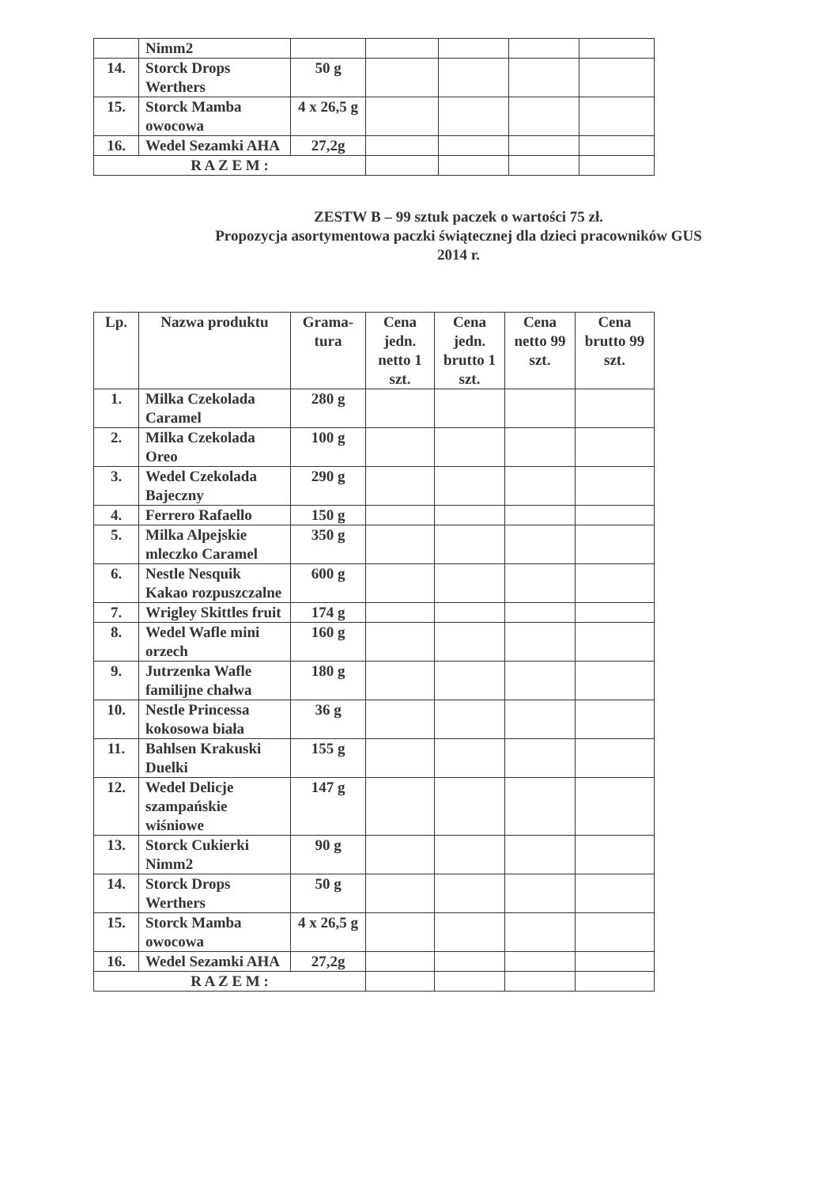| | Nimm2 | | | | | |
| 14. | Storck Drops Werthers | 50 g | | | | |
| 15. | Storck Mamba owocowa | 4 x 26,5 g | | | | |
| 16. | Wedel Sezamki AHA | 27,2g | | | | |
| R A Z E M : | | | | | | |
ZESTW B – 99 sztuk paczek o wartości 75 zł.
Propozycja asortymentowa paczki świątecznej dla dzieci pracowników GUS
2014 r.
| Lp. | Nazwa produktu | Grama- tura | Cena jedn. netto 1 szt. | Cena jedn. brutto 1 szt. | Cena netto 99 szt. | Cena brutto 99 szt. |
| --- | --- | --- | --- | --- | --- | --- |
| 1. | Milka Czekolada Caramel | 280 g | | | | |
| 2. | Milka Czekolada Oreo | 100 g | | | | |
| 3. | Wedel Czekolada Bajeczny | 290 g | | | | |
| 4. | Ferrero Rafaello | 150 g | | | | |
| 5. | Milka Alpejskie mleczko Caramel | 350 g | | | | |
| 6. | Nestle Nesquik Kakao rozpuszczalne | 600 g | | | | |
| 7. | Wrigley Skittles fruit | 174 g | | | | |
| 8. | Wedel Wafle mini orzech | 160 g | | | | |
| 9. | Jutrzenka Wafle familijne chałwa | 180 g | | | | |
| 10. | Nestle Princessa kokosowa biała | 36 g | | | | |
| 11. | Bahlsen Krakuski Duelki | 155 g | | | | |
| 12. | Wedel Delicje szampańskie wiśniowe | 147 g | | | | |
| 13. | Storck Cukierki Nimm2 | 90 g | | | | |
| 14. | Storck Drops Werthers | 50 g | | | | |
| 15. | Storck Mamba owocowa | 4 x 26,5 g | | | | |
| 16. | Wedel Sezamki AHA | 27,2g | | | | |
| R A Z E M : | | | | | | |